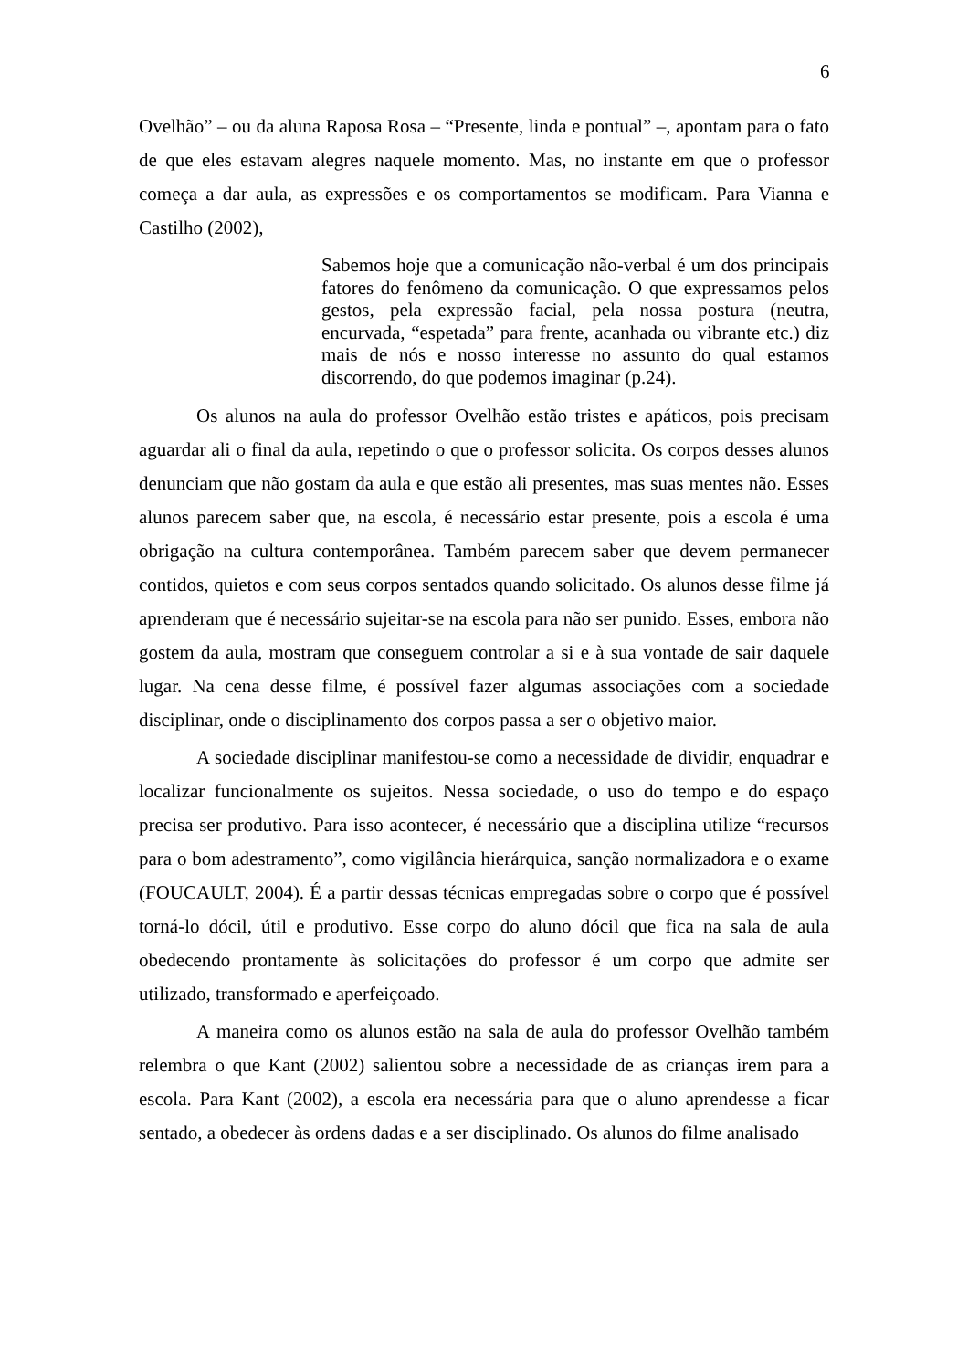6
Ovelhão” – ou da aluna Raposa Rosa – “Presente, linda e pontual” –, apontam para o fato de que eles estavam alegres naquele momento. Mas, no instante em que o professor começa a dar aula, as expressões e os comportamentos se modificam. Para Vianna e Castilho (2002),
Sabemos hoje que a comunicação não-verbal é um dos principais fatores do fenômeno da comunicação. O que expressamos pelos gestos, pela expressão facial, pela nossa postura (neutra, encurvada, “espetada” para frente, acanhada ou vibrante etc.) diz mais de nós e nosso interesse no assunto do qual estamos discorrendo, do que podemos imaginar (p.24).
Os alunos na aula do professor Ovelhão estão tristes e apáticos, pois precisam aguardar ali o final da aula, repetindo o que o professor solicita. Os corpos desses alunos denunciam que não gostam da aula e que estão ali presentes, mas suas mentes não. Esses alunos parecem saber que, na escola, é necessário estar presente, pois a escola é uma obrigação na cultura contemporânea. Também parecem saber que devem permanecer contidos, quietos e com seus corpos sentados quando solicitado. Os alunos desse filme já aprenderam que é necessário sujeitar-se na escola para não ser punido. Esses, embora não gostem da aula, mostram que conseguem controlar a si e à sua vontade de sair daquele lugar. Na cena desse filme, é possível fazer algumas associações com a sociedade disciplinar, onde o disciplinamento dos corpos passa a ser o objetivo maior.
A sociedade disciplinar manifestou-se como a necessidade de dividir, enquadrar e localizar funcionalmente os sujeitos. Nessa sociedade, o uso do tempo e do espaço precisa ser produtivo. Para isso acontecer, é necessário que a disciplina utilize “recursos para o bom adestramento”, como vigilância hierárquica, sanção normalizadora e o exame (FOUCAULT, 2004). É a partir dessas técnicas empregadas sobre o corpo que é possível torná-lo dócil, útil e produtivo. Esse corpo do aluno dócil que fica na sala de aula obedecendo prontamente às solicitações do professor é um corpo que admite ser utilizado, transformado e aperfeiçoado.
A maneira como os alunos estão na sala de aula do professor Ovelhão também relembra o que Kant (2002) salientou sobre a necessidade de as crianças irem para a escola. Para Kant (2002), a escola era necessária para que o aluno aprendesse a ficar sentado, a obedecer às ordens dadas e a ser disciplinado. Os alunos do filme analisado